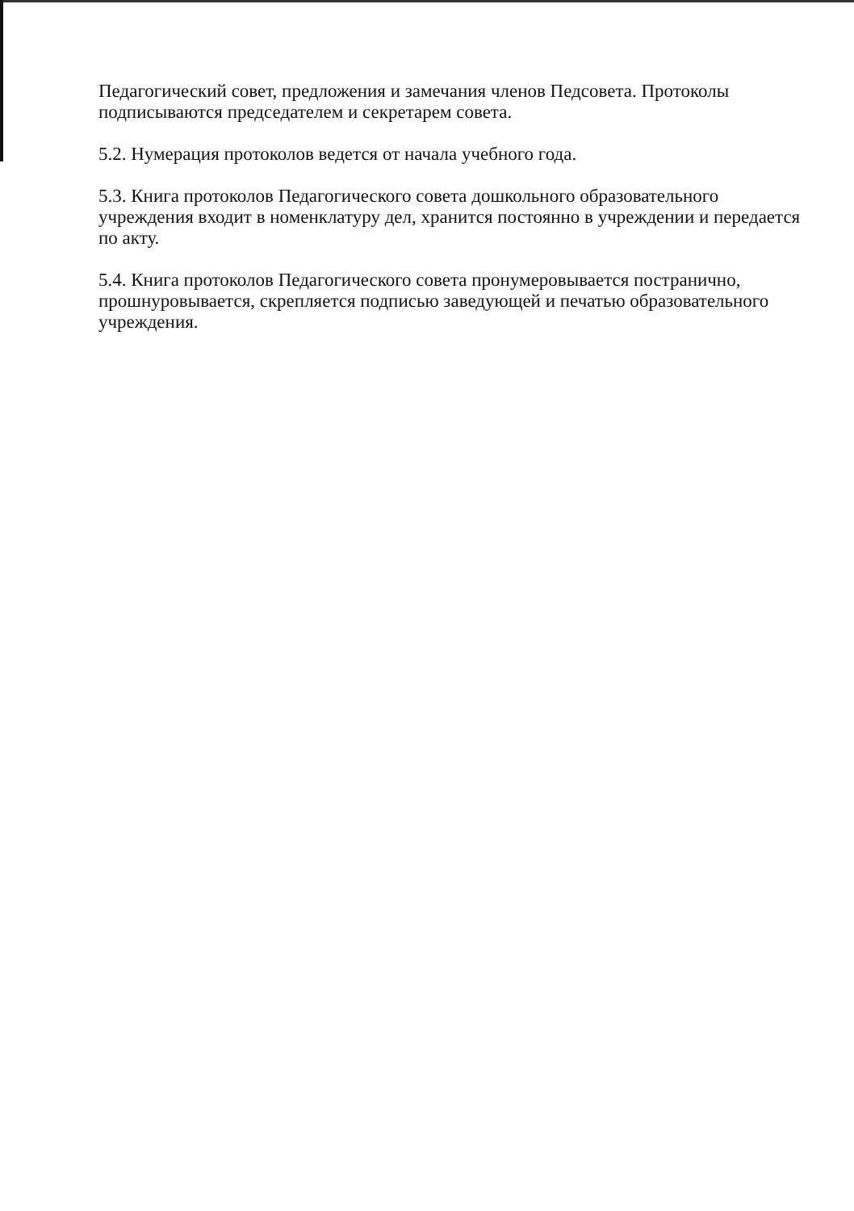Педагогический совет, предложения и замечания членов Педсовета. Протоколы подписываются председателем и секретарем совета.
5.2. Нумерация протоколов ведется от начала учебного года.
5.3. Книга протоколов Педагогического совета дошкольного образовательного учреждения входит в номенклатуру дел, хранится постоянно в учреждении и передается по акту.
5.4. Книга протоколов Педагогического совета пронумеровывается постранично, прошнуровывается, скрепляется подписью заведующей и печатью образовательного учреждения.